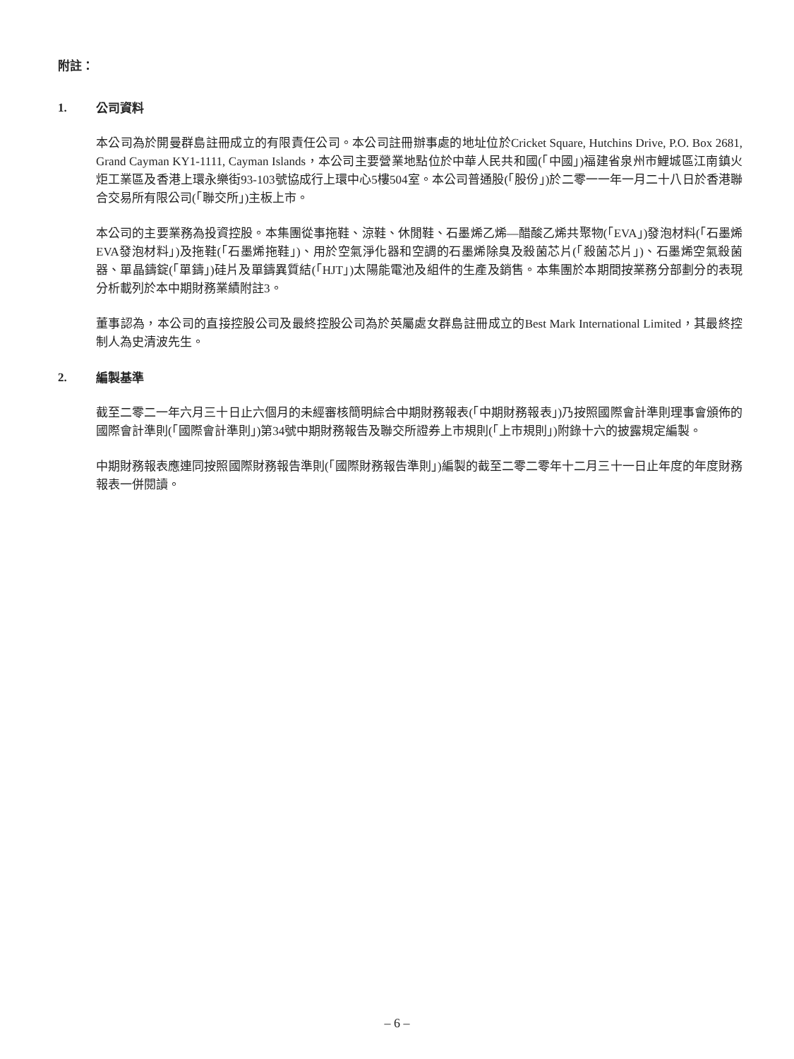附註：
1. 公司資料
本公司為於開曼群島註冊成立的有限責任公司。本公司註冊辦事處的地址位於Cricket Square, Hutchins Drive, P.O. Box 2681, Grand Cayman KY1-1111, Cayman Islands，本公司主要營業地點位於中華人民共和國(「中國」)福建省泉州市鯉城區江南鎮火炬工業區及香港上環永樂街93-103號協成行上環中心5樓504室。本公司普通股(「股份」)於二零一一年一月二十八日於香港聯合交易所有限公司(「聯交所」)主板上市。
本公司的主要業務為投資控股。本集團從事拖鞋、涼鞋、休閒鞋、石墨烯乙烯—醋酸乙烯共聚物(「EVA」)發泡材料(「石墨烯EVA發泡材料」)及拖鞋(「石墨烯拖鞋」)、用於空氣淨化器和空調的石墨烯除臭及殺菌芯片(「殺菌芯片」)、石墨烯空氣殺菌器、單晶鑄錠(「單鑄」)硅片及單鑄異質結(「HJT」)太陽能電池及組件的生產及銷售。本集團於本期間按業務分部劃分的表現分析載列於本中期財務業績附註3。
董事認為，本公司的直接控股公司及最終控股公司為於英屬處女群島註冊成立的Best Mark International Limited，其最終控制人為史清波先生。
2. 編製基準
截至二零二一年六月三十日止六個月的未經審核簡明綜合中期財務報表(「中期財務報表」)乃按照國際會計準則理事會頒佈的國際會計準則(「國際會計準則」)第34號中期財務報告及聯交所證券上市規則(「上市規則」)附錄十六的披露規定編製。
中期財務報表應連同按照國際財務報告準則(「國際財務報告準則」)編製的截至二零二零年十二月三十一日止年度的年度財務報表一併閱讀。
– 6 –